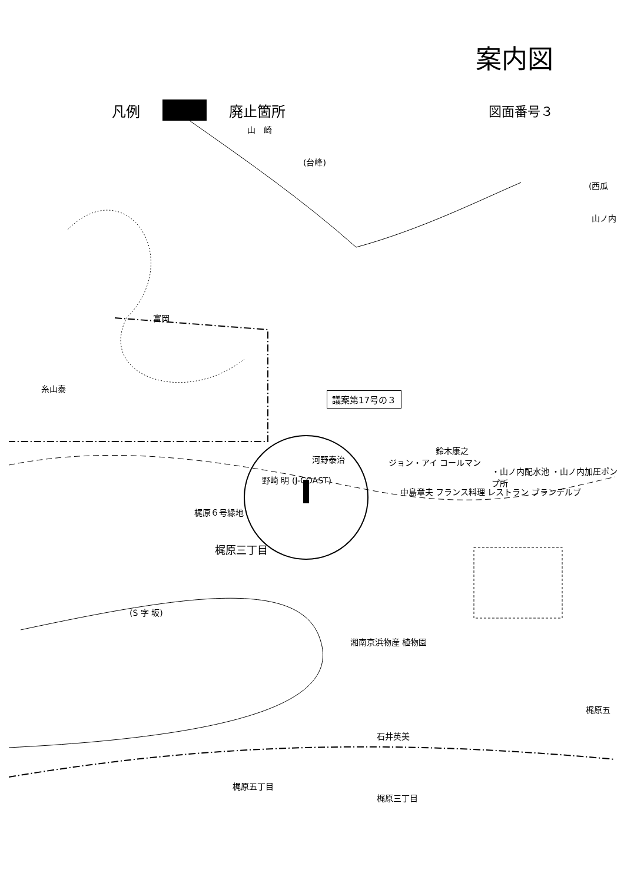案内図
凡例
廃止箇所
図面番号３
山　崎
(台峰)
(西瓜
山ノ内
議案第17号の３
河野泰治
野崎 明 (J-COAST)
梶原６号緑地
梶原三丁目
鈴木康之
・山ノ内配水池 ・山ノ内加圧ポンプ所
ジョン・アイ コールマン
フランス料理 レストラン ブランデルブ
中島章夫
(S 字 坂)
梶原五丁目
梶原三丁目
梶原五
湘南京浜物産 植物園
富岡
糸山泰
石井英美